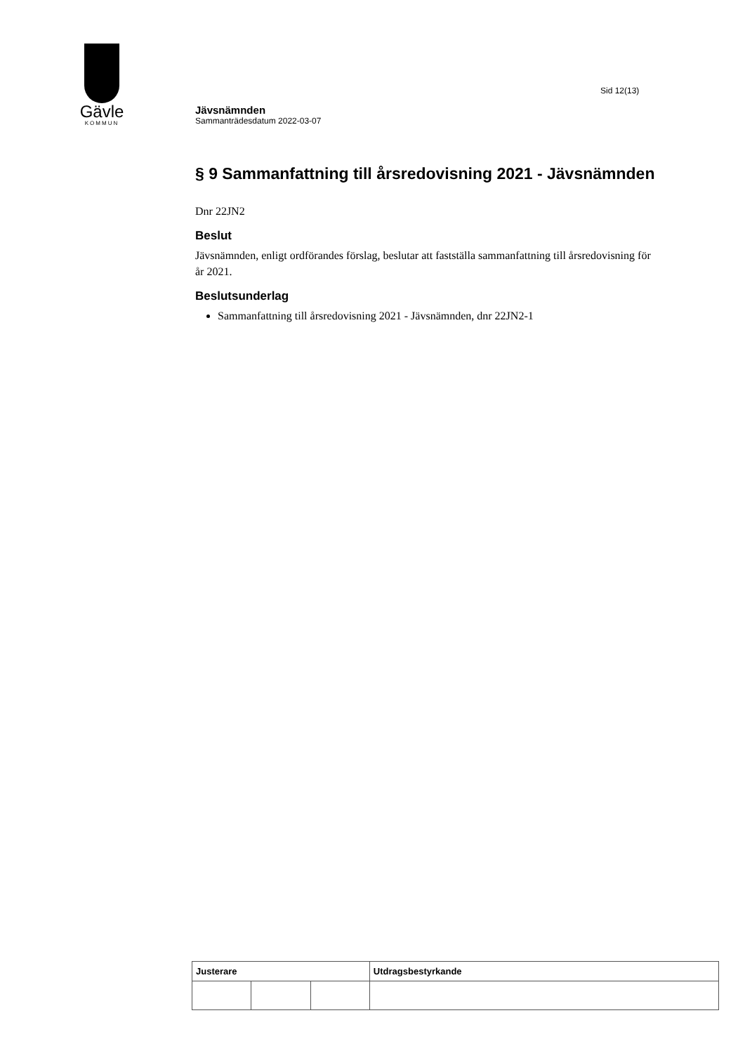Gävle
KOMMUN
Sid 12(13)
Jävsnämnden
Sammanträdesdatum 2022-03-07
§ 9 Sammanfattning till årsredovisning 2021 - Jävsnämnden
Dnr 22JN2
Beslut
Jävsnämnden, enligt ordförandes förslag, beslutar att fastställa sammanfattning till årsredovisning för år 2021.
Beslutsunderlag
Sammanfattning till årsredovisning 2021 - Jävsnämnden, dnr 22JN2-1
| Justerare | | | Utdragsbestyrkande |
| --- | --- | --- | --- |